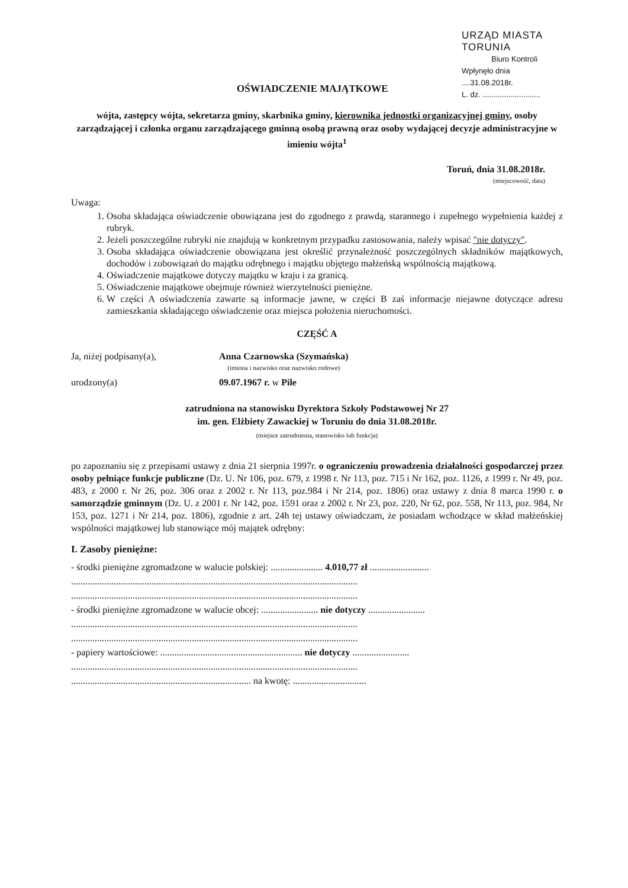URZĄD MIASTA TORUNIA
Biuro Kontroli
Wpłynęło dnia ....31.08.2018r.
L. dz. ...........................
OŚWIADCZENIE MAJĄTKOWE
wójta, zastępcy wójta, sekretarza gminy, skarbnika gminy, kierownika jednostki organizacyjnej gminy, osoby zarządzającej i członka organu zarządzającego gminną osobą prawną oraz osoby wydającej decyzje administracyjne w imieniu wójta<sup>1</sup>
Toruń, dnia 31.08.2018r.
(miejscowość, data)
Uwaga:
1. Osoba składająca oświadczenie obowiązana jest do zgodnego z prawdą, starannego i zupełnego wypełnienia każdej z rubryk.
2. Jeżeli poszczególne rubryki nie znajdują w konkretnym przypadku zastosowania, należy wpisać "nie dotyczy".
3. Osoba składająca oświadczenie obowiązana jest określić przynależność poszczególnych składników majątkowych, dochodów i zobowiązań do majątku odrębnego i majątku objętego małżeńską wspólnością majątkową.
4. Oświadczenie majątkowe dotyczy majątku w kraju i za granicą.
5. Oświadczenie majątkowe obejmuje również wierzytelności pieniężne.
6. W części A oświadczenia zawarte są informacje jawne, w części B zaś informacje niejawne dotyczące adresu zamieszkania składającego oświadczenie oraz miejsca położenia nieruchomości.
CZĘŚĆ A
Ja, niżej podpisany(a), Anna Czarnowska (Szymańska)
(imiona i nazwisko oraz nazwisko rodowe)
urodzony(a) 09.07.1967 r. w Pile
zatrudniona na stanowisku Dyrektora Szkoły Podstawowej Nr 27
im. gen. Elżbiety Zawackiej w Toruniu do dnia 31.08.2018r.
(miejsce zatrudnienia, stanowisko lub funkcja)
po zapoznaniu się z przepisami ustawy z dnia 21 sierpnia 1997r. o ograniczeniu prowadzenia działalności gospodarczej przez osoby pełniące funkcje publiczne (Dz. U. Nr 106, poz. 679, z 1998 r. Nr 113, poz. 715 i Nr 162, poz. 1126, z 1999 r. Nr 49, poz. 483, z 2000 r. Nr 26, poz. 306 oraz z 2002 r. Nr 113, poz.984 i Nr 214, poz. 1806) oraz ustawy z dnia 8 marca 1990 r. o samorządzie gminnym (Dz. U. z 2001 r. Nr 142, poz. 1591 oraz z 2002 r. Nr 23, poz. 220, Nr 62, poz. 558, Nr 113, poz. 984, Nr 153, poz. 1271 i Nr 214, poz. 1806), zgodnie z art. 24h tej ustawy oświadczam, że posiadam wchodzące w skład małżeńskiej wspólności majątkowej lub stanowiące mój majątek odrębny:
I. Zasoby pieniężne:
- środki pieniężne zgromadzone w walucie polskiej: ...................... 4.010,77 zł .........................
.........................................................................................................................
.........................................................................................................................
- środki pieniężne zgromadzone w walucie obcej: ........................ nie dotyczy ........................
.........................................................................................................................
.........................................................................................................................
- papiery wartościowe: ............................................................ nie dotyczy ........................
.........................................................................................................................
............................................................................ na kwotę: ...............................